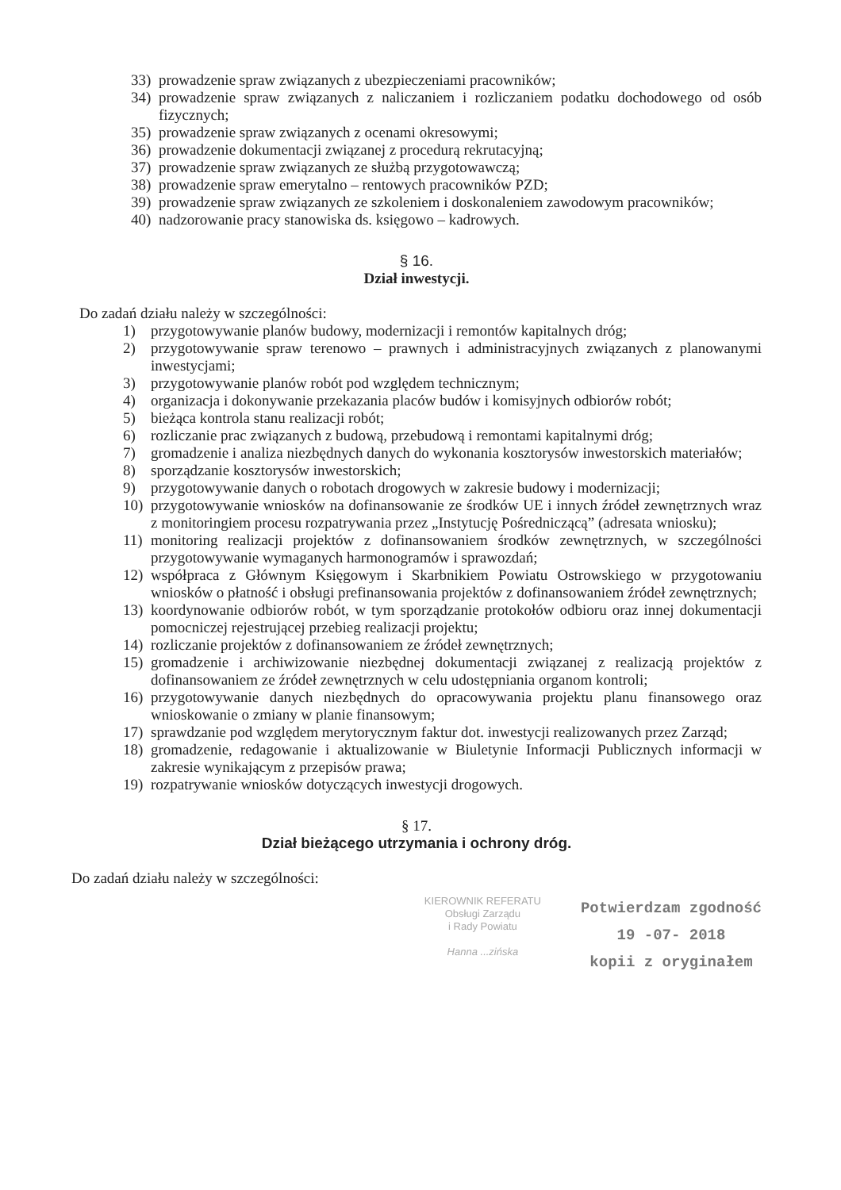33) prowadzenie spraw związanych z ubezpieczeniami pracowników;
34) prowadzenie spraw związanych z naliczaniem i rozliczaniem podatku dochodowego od osób fizycznych;
35) prowadzenie spraw związanych z ocenami okresowymi;
36) prowadzenie dokumentacji związanej z procedurą rekrutacyjną;
37) prowadzenie spraw związanych ze służbą przygotowawczą;
38) prowadzenie spraw emerytalno – rentowych pracowników PZD;
39) prowadzenie spraw związanych ze szkoleniem i doskonaleniem zawodowym pracowników;
40) nadzorowanie pracy stanowiska ds. księgowo – kadrowych.
§ 16.
Dział inwestycji.
Do zadań działu należy w szczególności:
1) przygotowywanie planów budowy, modernizacji i remontów kapitalnych dróg;
2) przygotowywanie spraw terenowo – prawnych i administracyjnych związanych z planowanymi inwestycjami;
3) przygotowywanie planów robót pod względem technicznym;
4) organizacja i dokonywanie przekazania placów budów i komisyjnych odbiorów robót;
5) bieżąca kontrola stanu realizacji robót;
6) rozliczanie prac związanych z budową, przebudową i remontami kapitalnymi dróg;
7) gromadzenie i analiza niezbędnych danych do wykonania kosztorysów inwestorskich materiałów;
8) sporządzanie kosztorysów inwestorskich;
9) przygotowywanie danych o robotach drogowych w zakresie budowy i modernizacji;
10) przygotowywanie wniosków na dofinansowanie ze środków UE i innych źródeł zewnętrznych wraz z monitoringiem procesu rozpatrywania przez „Instytucję Pośredniczącą” (adresata wniosku);
11) monitoring realizacji projektów z dofinansowaniem środków zewnętrznych, w szczególności przygotowywanie wymaganych harmonogramów i sprawozdań;
12) współpraca z Głównym Księgowym i Skarbnikiem Powiatu Ostrowskiego w przygotowaniu wniosków o płatność i obsługi prefinansowania projektów z dofinansowaniem źródeł zewnętrznych;
13) koordynowanie odbiorów robót, w tym sporządzanie protokołów odbioru oraz innej dokumentacji pomocniczej rejestrującej przebieg realizacji projektu;
14) rozliczanie projektów z dofinansowaniem ze źródeł zewnętrznych;
15) gromadzenie i archiwizowanie niezbędnej dokumentacji związanej z realizacją projektów z dofinansowaniem ze źródeł zewnętrznych w celu udostępniania organom kontroli;
16) przygotowywanie danych niezbędnych do opracowywania projektu planu finansowego oraz wnioskowanie o zmiany w planie finansowym;
17) sprawdzanie pod względem merytorycznym faktur dot. inwestycji realizowanych przez Zarząd;
18) gromadzenie, redagowanie i aktualizowanie w Biuletynie Informacji Publicznych informacji w zakresie wynikającym z przepisów prawa;
19) rozpatrywanie wniosków dotyczących inwestycji drogowych.
§ 17.
Dział bieżącego utrzymania i ochrony dróg.
Do zadań działu należy w szczególności:
KIEROWNIK REFERATU
Obsługi Zarządu
i Rady Powiatu
Hanna ...zińska
Potwierdzam zgodność
19 -07- 2018
kopii z oryginałem